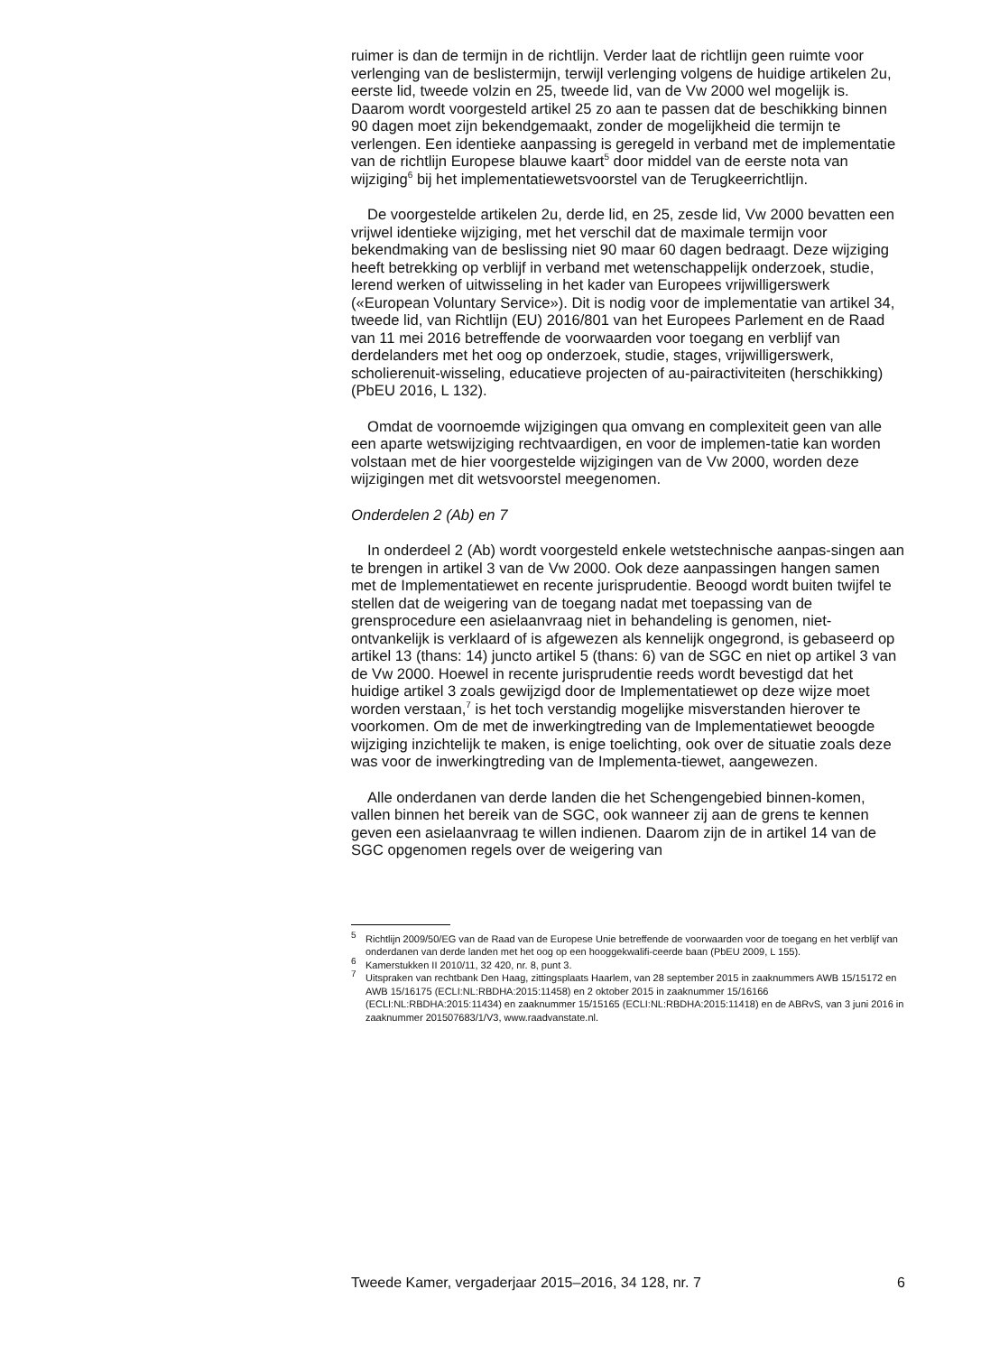ruimer is dan de termijn in de richtlijn. Verder laat de richtlijn geen ruimte voor verlenging van de beslistermijn, terwijl verlenging volgens de huidige artikelen 2u, eerste lid, tweede volzin en 25, tweede lid, van de Vw 2000 wel mogelijk is. Daarom wordt voorgesteld artikel 25 zo aan te passen dat de beschikking binnen 90 dagen moet zijn bekendgemaakt, zonder de mogelijkheid die termijn te verlengen. Een identieke aanpassing is geregeld in verband met de implementatie van de richtlijn Europese blauwe kaart<sup>5</sup> door middel van de eerste nota van wijziging<sup>6</sup> bij het implementatiewetsvoorstel van de Terugkeerrichtlijn.
De voorgestelde artikelen 2u, derde lid, en 25, zesde lid, Vw 2000 bevatten een vrijwel identieke wijziging, met het verschil dat de maximale termijn voor bekendmaking van de beslissing niet 90 maar 60 dagen bedraagt. Deze wijziging heeft betrekking op verblijf in verband met wetenschappelijk onderzoek, studie, lerend werken of uitwisseling in het kader van Europees vrijwilligerswerk («European Voluntary Service»). Dit is nodig voor de implementatie van artikel 34, tweede lid, van Richtlijn (EU) 2016/801 van het Europees Parlement en de Raad van 11 mei 2016 betreffende de voorwaarden voor toegang en verblijf van derdelanders met het oog op onderzoek, studie, stages, vrijwilligerswerk, scholierenuit-wisseling, educatieve projecten of au-pairactiviteiten (herschikking) (PbEU 2016, L 132).
Omdat de voornoemde wijzigingen qua omvang en complexiteit geen van alle een aparte wetswijziging rechtvaardigen, en voor de implemen-tatie kan worden volstaan met de hier voorgestelde wijzigingen van de Vw 2000, worden deze wijzigingen met dit wetsvoorstel meegenomen.
Onderdelen 2 (Ab) en 7
In onderdeel 2 (Ab) wordt voorgesteld enkele wetstechnische aanpas-singen aan te brengen in artikel 3 van de Vw 2000. Ook deze aanpassingen hangen samen met de Implementatiewet en recente jurisprudentie. Beoogd wordt buiten twijfel te stellen dat de weigering van de toegang nadat met toepassing van de grensprocedure een asielaanvraag niet in behandeling is genomen, niet-ontvankelijk is verklaard of is afgewezen als kennelijk ongegrond, is gebaseerd op artikel 13 (thans: 14) juncto artikel 5 (thans: 6) van de SGC en niet op artikel 3 van de Vw 2000. Hoewel in recente jurisprudentie reeds wordt bevestigd dat het huidige artikel 3 zoals gewijzigd door de Implementatiewet op deze wijze moet worden verstaan,<sup>7</sup> is het toch verstandig mogelijke misverstanden hierover te voorkomen. Om de met de inwerkingtreding van de Implementatiewet beoogde wijziging inzichtelijk te maken, is enige toelichting, ook over de situatie zoals deze was voor de inwerkingtreding van de Implementa-tiewet, aangewezen.
Alle onderdanen van derde landen die het Schengengebied binnen-komen, vallen binnen het bereik van de SGC, ook wanneer zij aan de grens te kennen geven een asielaanvraag te willen indienen. Daarom zijn de in artikel 14 van de SGC opgenomen regels over de weigering van
<sup>5</sup> Richtlijn 2009/50/EG van de Raad van de Europese Unie betreffende de voorwaarden voor de toegang en het verblijf van onderdanen van derde landen met het oog op een hooggekwalifi-ceerde baan (PbEU 2009, L 155).
<sup>6</sup> Kamerstukken II 2010/11, 32 420, nr. 8, punt 3.
<sup>7</sup> Uitspraken van rechtbank Den Haag, zittingsplaats Haarlem, van 28 september 2015 in zaaknummers AWB 15/15172 en AWB 15/16175 (ECLI:NL:RBDHA:2015:11458) en 2 oktober 2015 in zaaknummer 15/16166 (ECLI:NL:RBDHA:2015:11434) en zaaknummer 15/15165 (ECLI:NL:RBDHA:2015:11418) en de ABRvS, van 3 juni 2016 in zaaknummer 201507683/1/V3, www.raadvanstate.nl.
Tweede Kamer, vergaderjaar 2015–2016, 34 128, nr. 7 6